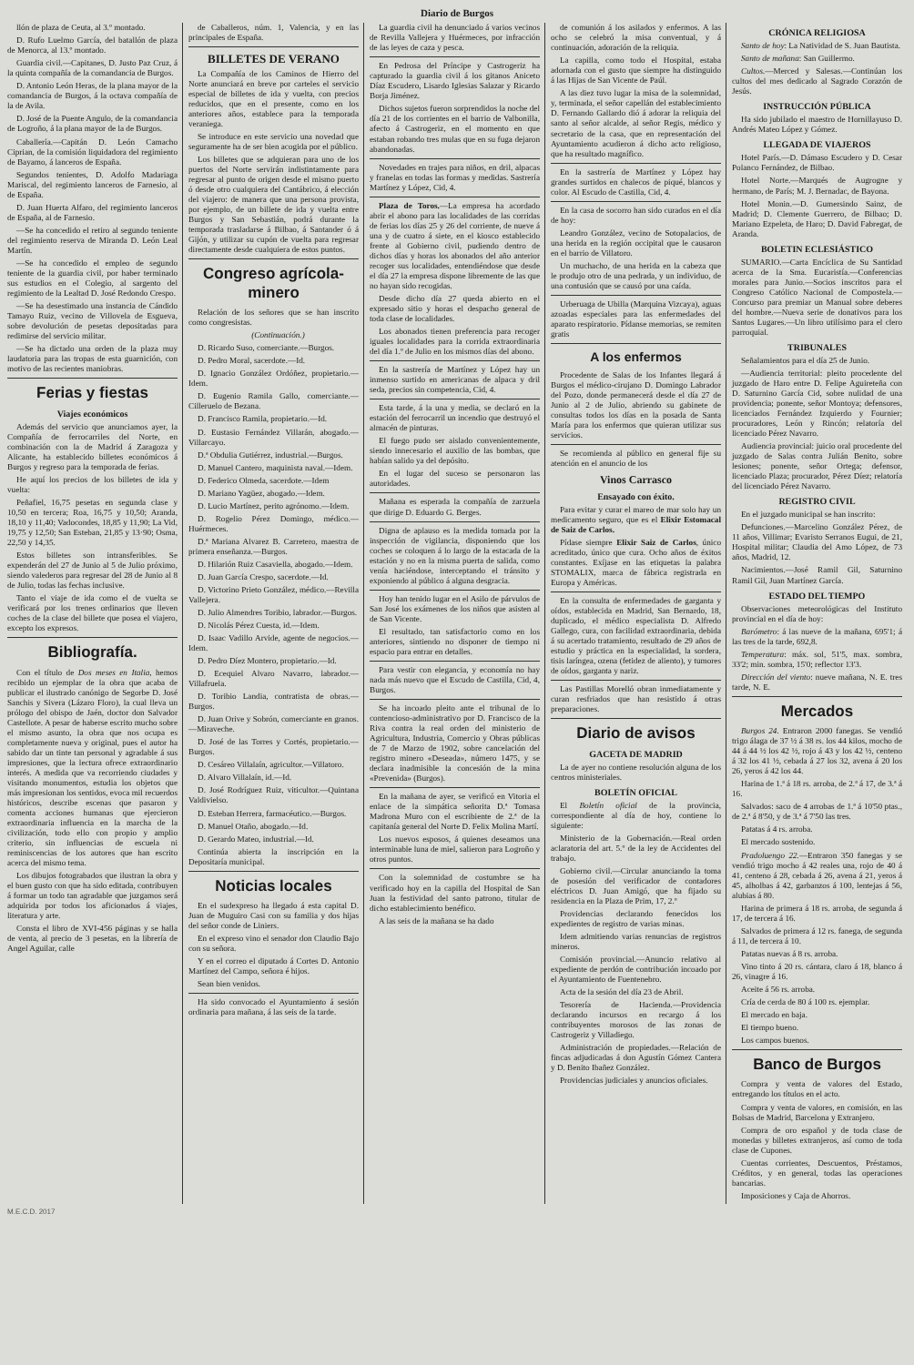Diario de Burgos
llón de plaza de Ceuta, al 3.º montado.
D. Rufo Luelmo García, del batallón de plaza de Menorca, al 13.º montado.
Guardia civil.—Capitanes, D. Justo Paz Cruz, á la quinta compañía de la comandancia de Burgos.
D. Antonio León Heras, de la plana mayor de la comandancia de Burgos, á la octava compañía de la de Avila.
D. José de la Puente Angulo, de la comandancia de Logroño, á la plana mayor de la de Burgos.
Caballería.—Capitán D. León Camacho Ciprian, de la comisión liquidadora del regimiento de Bayamo, á lanceros de España.
Segundos tenientes, D. Adolfo Madariaga Mariscal, del regimiento lanceros de Farnesio, al de España.
D. Juan Huerta Alfaro, del regimiento lanceros de España, al de Farnesio.
—Se ha concedido el retiro al segundo teniente del regimiento reserva de Miranda D. León Leal Martín.
—Se ha concedido el empleo de segundo teniente de la guardia civil, por haber terminado sus estudios en el Colegio, al sargento del regimiento de la Lealtad D. José Redondo Crespo.
—Se ha desestimado una instancia de Cándido Tamayo Ruiz, vecino de Villovela de Esgueva, sobre devolución de pesetas depositadas para redimirse del servicio militar.
—Se ha dictado una orden de la plaza muy laudatoria para las tropas de esta guarnición, con motivo de las recientes maniobras.
Ferias y fiestas
Viajes económicos
Además del servicio que anunciamos ayer, la Compañía de ferrocarriles del Norte, en combinación con la de Madrid á Zaragoza y Alicante, ha establecido billetes económicos á Burgos y regreso para la temporada de ferias.
He aquí los precios de los billetes de ida y vuelta:
Peñafiel, 16,75 pesetas en segunda clase y 10,50 en tercera; Roa, 16,75 y 10,50; Aranda, 18,10 y 11,40; Vadocondes, 18,85 y 11,90; La Vid, 19,75 y 12,50; San Esteban, 21,85 y 13·90; Osma, 22,50 y 14,35.
Estos billetes son intransferibles. Se expenderán del 27 de Junio al 5 de Julio próximo, siendo valederos para regresar del 28 de Junio al 8 de Julio, todas las fechas inclusive.
Tanto el viaje de ida como el de vuelta se verificará por los trenes ordinarios que lleven coches de la clase del billete que posea el viajero, excepto los expresos.
Bibliografía.
Con el título de Dos meses en Italia, hemos recibido un ejemplar de la obra que acaba de publicar el ilustrado canónigo de Segorbe D. José Sanchis y Sivera (Lázaro Floro), la cual lleva un prólogo del obispo de Jaén, doctor don Salvador Castellote. A pesar de haberse escrito mucho sobre el mismo asunto, la obra que nos ocupa es completamente nueva y original, pues el autor ha sabido dar un tinte tan personal y agradable á sus impresiones, que la lectura ofrece extraordinario interés. A medida que va recorriendo ciudades y visitando monumentos, estudia los objetos que más impresionan los sentidos, evoca mil recuerdos históricos, describe escenas que pasaron y comenta acciones humanas que ejercieron extraordinaria influencia en la marcha de la civilización, todo ello con propio y amplio criterio, sin influencias de escuela ni reminiscencias de los autores que han escrito acerca del mismo tema.
Los dibujos fotograbados que ilustran la obra y el buen gusto con que ha sido editada, contribuyen á formar un todo tan agradable que juzgamos será adquirida por todos los aficionados á viajes, literatura y arte.
Consta el libro de XVI-456 páginas y se halla de venta, al precio de 3 pesetas, en la librería de Angel Aguilar, calle
de Caballeros, núm. 1, Valencia, y en las principales de España.
BILLETES DE VERANO
La Compañía de los Caminos de Hierro del Norte anunciará en breve por carteles el servicio especial de billetes de ida y vuelta, con precios reducidos, que en el presente, como en los anteriores años, establece para la temporada veraniega.
Se introduce en este servicio una novedad que seguramente ha de ser bien acogida por el público.
Los billetes que se adquieran para uno de los puertos del Norte servirán indistintamente para regresar al punto de origen desde el mismo puerto ó desde otro cualquiera del Cantábrico, á elección del viajero: de manera que una persona provista, por ejemplo, de un billete de ida y vuelta entre Burgos y San Sebastián, podrá durante la temporada trasladarse á Bilbao, á Santander ó á Gijón, y utilizar su cupón de vuelta para regresar directamente desde cualquiera de estos puntos.
Congreso agrícola-minero
Relación de los señores que se han inscrito como congresistas.
(Continuación.)
D. Ricardo Suso, comerciante.—Burgos.
D. Pedro Moral, sacerdote.—Id.
D. Ignacio González Ordóñez, propietario.—Idem.
D. Eugenio Ramila Gallo, comerciante.—Cilleruelo de Bezana.
D. Francisco Ramila, propietario.—Id.
D. Eustasio Fernández Villarán, abogado.—Villarcayo.
D.ª Obdulia Gutiérrez, industrial.—Burgos.
D. Manuel Cantero, maquinista naval.—Idem.
D. Federico Olmeda, sacerdote.—Idem
D. Mariano Yagüez, abogado.—Idem.
D. Lucio Martínez, perito agrónomo.—Idem.
D. Rogelio Pérez Domingo, médico.—Huérmeces.
D.ª Mariana Alvarez B. Carretero, maestra de primera enseñanza.—Burgos.
D. Hilarión Ruiz Casaviella, abogado.—Idem.
D. Juan García Crespo, sacerdote.—Id.
D. Victorino Prieto González, médico.—Revilla Vallejera.
D. Julio Almendres Toribio, labrador.—Burgos.
D. Nicolás Pérez Cuesta, id.—Idem.
D. Isaac Vadillo Arvide, agente de negocios.—Idem.
D. Pedro Díez Montero, propietario.—Id.
D. Ecequiel Alvaro Navarro, labrador.—Villafruela.
D. Toribio Landia, contratista de obras.—Burgos.
D. Juan Orive y Sobrón, comerciante en granos.—Miraveche.
D. José de las Torres y Cortés, propietario.—Burgos.
D. Cesáreo Villalaín, agricultor.—Villatoro.
D. Alvaro Villalaín, id.—Id.
D. José Rodríguez Ruiz, viticultor.—Quintana Valdivielso.
D. Esteban Herrera, farmacéutico.—Burgos.
D. Manuel Otaño, abogado.—Id.
D. Gerardo Mateo, industrial.—Id.
Continúa abierta la inscripción en la Depositaría municipal.
Noticias locales
En el sudexpreso ha llegado á esta capital D. Juan de Muguiro Casi con su familia y dos hijas del señor conde de Liniers.
En el expreso vino el senador don Claudio Bajo con su señora.
Y en el correo el diputado á Cortes D. Antonio Martínez del Campo, señora é hijos.
Sean bien venidos.
Ha sido convocado el Ayuntamiento á sesión ordinaria para mañana, á las seis de la tarde.
La guardia civil ha denunciado á varios vecinos de Revilla Vallejera y Huérmeces, por infracción de las leyes de caza y pesca.
En Pedrosa del Príncipe y Castrogeriz ha capturado la guardia civil á los gitanos Aniceto Díaz Escudero, Lisardo Iglesias Salazar y Ricardo Borja Jiménez.
Dichos sujetos fueron sorprendidos la noche del día 21 de los corrientes en el barrio de Valbonilla, afecto á Castrogeriz, en el momento en que estaban robando tres mulas que en su fuga dejaron abandonadas.
Novedades en trajes para niños, en dril, alpacas y franelas en todas las formas y medidas. Sastrería Martínez y López, Cid, 4.
Plaza de Toros.—La empresa ha acordado abrir el abono para las localidades de las corridas de ferias los días 25 y 26 del corriente, de nueve á una y de cuatro á siete, en el kiosco establecido frente al Gobierno civil, pudiendo dentro de dichos días y horas los abonados del año anterior recoger sus localidades, entendiéndose que desde el día 27 la empresa dispone libremente de las que no hayan sido recogidas.
Desde dicho día 27 queda abierto en el expresado sitio y horas el despacho general de toda clase de localidades.
Los abonados tienen preferencia para recoger iguales localidades para la corrida extraordinaria del día 1.º de Julio en los mismos días del abono.
En la sastrería de Martínez y López hay un inmenso surtido en americanas de alpaca y dril seda, precios sin competencia, Cid, 4.
Esta tarde, á la una y media, se declaró en la estación del ferrocarril un incendio que destruyó el almacén de pinturas.
El fuego pudo ser aislado convenientemente, siendo innecesario el auxilio de las bombas, que habían salido ya del depósito.
En el lugar del suceso se personaron las autoridades.
Mañana es esperada la compañía de zarzuela que dirige D. Eduardo G. Berges.
Digna de aplauso es la medida tomada por la inspección de vigilancia, disponiendo que los coches se coloquen á lo largo de la estacada de la estación y no en la misma puerta de salida, como venía haciéndose, interceptando el tránsito y exponiendo al público á alguna desgracia.
Hoy han tenido lugar en el Asilo de párvulos de San José los exámenes de los niños que asisten al de San Vicente.
El resultado, tan satisfactorio como en los anteriores, sintiendo no disponer de tiempo ni espacio para entrar en detalles.
Para vestir con elegancia, y economía no hay nada más nuevo que el Escudo de Castilla, Cid, 4, Burgos.
Se ha incoado pleito ante el tribunal de lo contencioso-administrativo por D. Francisco de la Riva contra la real orden del ministerio de Agricultura, Industria, Comercio y Obras públicas de 7 de Marzo de 1902, sobre cancelación del registro minero «Deseada», número 1475, y se declara inadmisible la concesión de la mina «Prevenida» (Burgos).
En la mañana de ayer, se verificó en Vitoria el enlace de la simpática señorita D.ª Tomasa Madrona Muro con el escribiente de 2.ª de la capitanía general del Norte D. Felix Molina Martí.
Los nuevos esposos, á quienes deseamos una interminable luna de miel, salieron para Logroño y otros puntos.
Con la solemnidad de costumbre se ha verificado hoy en la capilla del Hospital de San Juan la festividad del santo patrono, titular de dicho establecimiento benéfico.
A las seis de la mañana se ha dado
de comunión á los asilados y enfermos. A las ocho se celebró la misa conventual, y á continuación, adoración de la reliquia.
La capilla, como todo el Hospital, estaba adornada con el gusto que siempre ha distinguido á las Hijas de San Vicente de Paúl.
A las diez tuvo lugar la misa de la solemnidad, y, terminada, el señor capellán del establecimiento D. Fernando Gallardo dió á adorar la reliquia del santo al señor alcalde, al señor Regis, médico y secretario de la casa, que en representación del Ayuntamiento acudieron á dicho acto religioso, que ha resultado magnífico.
En la sastrería de Martínez y López hay grandes surtidos en chalecos de piqué, blancos y color. Al Escudo de Castilla, Cid, 4.
En la casa de socorro han sido curados en el día de hoy:
Leandro González, vecino de Sotopalacios, de una herida en la región occipital que le causaron en el barrio de Villatoro.
Un muchacho, de una herida en la cabeza que le produjo otro de una pedrada, y un individuo, de una contusión que se causó por una caída.
Urberuaga de Ubilla (Marquina Vizcaya), aguas azoadas especiales para las enfermedades del aparato respiratorio. Pídanse memorias, se remiten gratis
A los enfermos
Procedente de Salas de los Infantes llegará á Burgos el médico-cirujano D. Domingo Labrador del Pozo, donde permanecerá desde el día 27 de Junio al 2 de Julio, abriendo su gabinete de consultas todos los días en la posada de Santa María para los enfermos que quieran utilizar sus servicios.
Se recomienda al público en general fije su atención en el anuncio de los
Vinos Carrasco
Ensayado con éxito.
Para evitar y curar el mareo de mar solo hay un medicamento seguro, que es el Elixir Estomacal de Saiz de Carlos.
Pídase siempre Elixir Saiz de Carlos, único acreditado, único que cura. Ocho años de éxitos constantes. Exíjase en las etiquetas la palabra STOMALIX, marca de fábrica registrada en Europa y Américas.
En la consulta de enfermedades de garganta y oídos, establecida en Madrid, San Bernardo, 18, duplicado, el médico especialista D. Alfredo Gallego, cura, con facilidad extraordinaria, debida á su acertado tratamiento, resultado de 29 años de estudio y práctica en la especialidad, la sordera, tisis laríngea, ozena (fetidez de aliento), y tumores de oídos, garganta y nariz.
Las Pastillas Morelló obran inmediatamente y curan resfriados que han resistido á otras preparaciones.
Diario de avisos
GACETA DE MADRID
La de ayer no contiene resolución alguna de los centros ministeriales.
BOLETÍN OFICIAL
El Boletín oficial de la provincia, correspondiente al día de hoy, contiene lo siguiente:
Ministerio de la Gobernación.—Real orden aclaratoria del art. 5.º de la ley de Accidentes del trabajo.
Gobierno civil.—Circular anunciando la toma de posesión del verificador de contadores eléctricos D. Juan Amigó, que ha fijado su residencia en la Plaza de Prim, 17, 2.º
Providencias declarando fenecidos los expedientes de registro de varias minas.
Idem admitiendo varias renuncias de registros mineros.
Comisión provincial.—Anuncio relativo al expediente de perdón de contribución incoado por el Ayuntamiento de Fuentenebro.
Acta de la sesión del día 23 de Abril.
Tesorería de Hacienda.—Providencia declarando incursos en recargo á los contribuyentes morosos de las zonas de Castrogeriz y Villadiego.
Administración de propiedades.—Relación de fincas adjudicadas á don Agustín Gómez Cantera y D. Benito Ibañez González.
Providencias judiciales y anuncios oficiales.
CRÓNICA RELIGIOSA
Santo de hoy: La Natividad de S. Juan Bautista.
Santo de mañana: San Guillermo.
Cultos.—Merced y Salesas.—Continúan los cultos del mes dedicado al Sagrado Corazón de Jesús.
INSTRUCCIÓN PÚBLICA
Ha sido jubilado el maestro de Hornillayuso D. Andrés Mateo López y Gómez.
LLEGADA DE VIAJEROS
Hotel París.—D. Dámaso Escudero y D. Cesar Polanco Fernández, de Bilbao.
Hotel Norte.—Marqués de Augrogne y hermano, de París; M. J. Bernadac, de Bayona.
Hotel Monin.—D. Gumersindo Sainz, de Madrid; D. Clemente Guerrero, de Bilbao; D. Mariano Ezpeleta, de Haro; D. David Fabregat, de Aranda.
BOLETIN ECLESIÁSTICO
SUMARIO.—Carta Encíclica de Su Santidad acerca de la Sma. Eucaristía.—Conferencias morales para Junio.—Socios inscritos para el Congreso Católico Nacional de Compostela.—Concurso para premiar un Manual sobre deberes del hombre.—Nueva serie de donativos para los Santos Lugares.—Un libro utilísimo para el clero parroquial.
TRIBUNALES
Señalamientos para el día 25 de Junio.
—Audiencia territorial: pleito procedente del juzgado de Haro entre D. Felipe Aguireteña con D. Saturnino García Cid, sobre nulidad de una providencia; ponente, señor Montoya; defensores, licenciados Fernández Izquierdo y Fournier; procuradores, León y Rincón; relatoría del licenciado Pérez Navarro.
Audiencia provincial: juicio oral procedente del juzgado de Salas contra Julián Benito, sobre lesiones; ponente, señor Ortega; defensor, licenciado Plaza; procurador, Pérez Díez; relatoría del licenciado Pérez Navarro.
REGISTRO CIVIL
En el juzgado municipal se han inscrito:
Defunciones.—Marcelino González Pérez, de 11 años, Villimar; Evaristo Serranos Eugui, de 21, Hospital militar; Claudia del Amo López, de 73 años, Madrid, 12.
Nacimientos.—José Ramil Gil, Saturnino Ramil Gil, Juan Martínez García.
ESTADO DEL TIEMPO
Observaciones meteorológicas del Instituto provincial en el día de hoy:
Barómetro: á las nueve de la mañana, 695'1; á las tres de la tarde, 692,8.
Temperatura: máx. sol, 51'5, max. sombra, 33'2; min. sombra, 15'0; reflector 13'3.
Dirección del viento: nueve mañana, N. E. tres tarde, N. E.
Mercados
Burgos 24. Entraron 2000 fanegas. Se vendió trigo álaga de 37 ½ á 38 rs. los 44 kilos, mocho de 44 á 44 ½ los 42 ½, rojo á 43 y los 42 ½, centeno á 32 los 41 ½, cebada á 27 los 32, avena á 20 los 26, yeros á 42 los 44.
Harina de 1.ª á 18 rs. arroba, de 2.ª á 17, de 3.ª á 16.
Salvados: saco de 4 arrobas de 1.ª á 10'50 ptas., de 2.ª á 8'50, y de 3.ª á 7'50 las tres.
Patatas á 4 rs. arroba.
El mercado sostenido.
Pradoluengo 22.—Entraron 350 fanegas y se vendió trigo mocho á 42 reales una, rojo de 40 á 41, centeno á 28, cebada á 26, avena á 21, yeros á 45, alholbas á 42, garbanzos á 100, lentejas á 56, alubias á 80.
Harina de primera á 18 rs. arroba, de segunda á 17, de tercera á 16.
Salvados de primera á 12 rs. fanega, de segunda á 11, de tercera á 10.
Patatas nuevas á 8 rs. arroba.
Vino tinto á 20 rs. cántara, claro á 18, blanco á 26, vinagre á 16.
Aceite á 56 rs. arroba.
Cría de cerda de 80 á 100 rs. ejemplar.
El mercado en baja.
El tiempo bueno.
Los campos buenos.
Banco de Burgos
Compra y venta de valores del Estado, entregando los títulos en el acto.
Compra y venta de valores, en comisión, en las Bolsas de Madrid, Barcelona y Extranjero.
Compra de oro español y de toda clase de monedas y billetes extranjeros, así como de toda clase de Cupones.
Cuentas corrientes, Descuentos, Préstamos, Créditos, y en general, todas las operaciones bancarias.
Imposiciones y Caja de Ahorros.
M.E.C.D. 2017